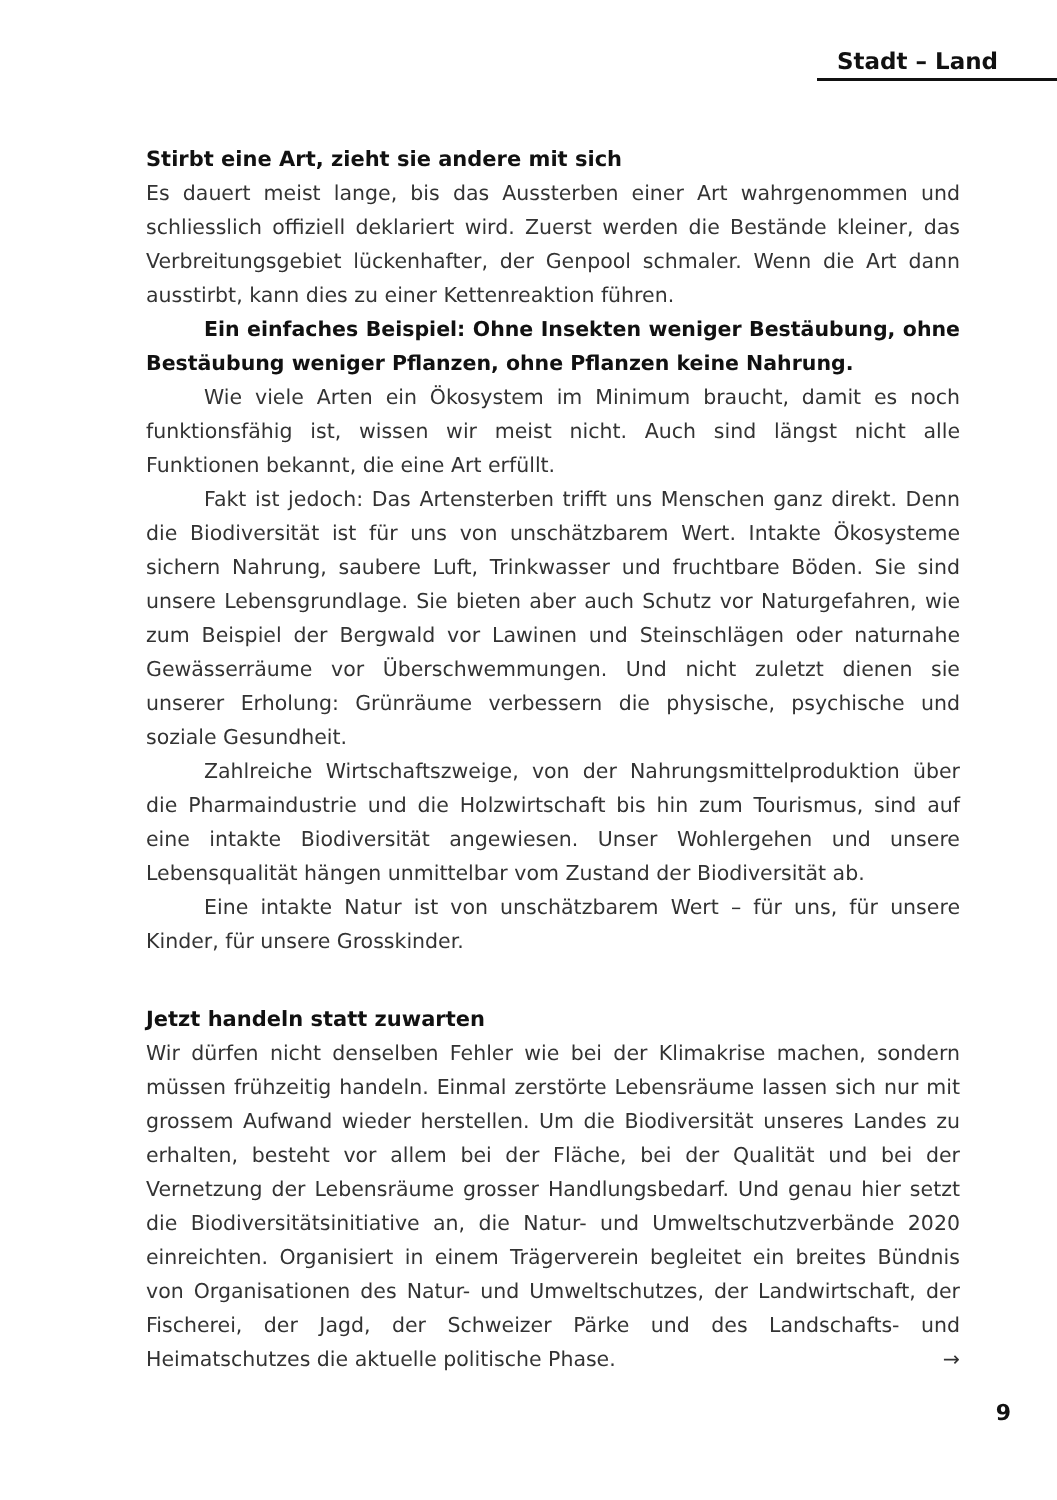Stadt – Land
Stirbt eine Art, zieht sie andere mit sich
Es dauert meist lange, bis das Aussterben einer Art wahrgenommen und schliesslich offiziell deklariert wird. Zuerst werden die Bestände kleiner, das Verbreitungsgebiet lückenhafter, der Genpool schmaler. Wenn die Art dann ausstirbt, kann dies zu einer Kettenreaktion führen.
Ein einfaches Beispiel: Ohne Insekten weniger Bestäubung, ohne Bestäubung weniger Pflanzen, ohne Pflanzen keine Nahrung.
Wie viele Arten ein Ökosystem im Minimum braucht, damit es noch funktionsfähig ist, wissen wir meist nicht. Auch sind längst nicht alle Funktionen bekannt, die eine Art erfüllt.
Fakt ist jedoch: Das Artensterben trifft uns Menschen ganz direkt. Denn die Biodiversität ist für uns von unschätzbarem Wert. Intakte Ökosysteme sichern Nahrung, saubere Luft, Trinkwasser und fruchtbare Böden. Sie sind unsere Lebensgrundlage. Sie bieten aber auch Schutz vor Naturgefahren, wie zum Beispiel der Bergwald vor Lawinen und Steinschlägen oder naturnahe Gewässerräume vor Überschwemmungen. Und nicht zuletzt dienen sie unserer Erholung: Grünräume verbessern die physische, psychische und soziale Gesundheit.
Zahlreiche Wirtschaftszweige, von der Nahrungsmittelproduktion über die Pharmaindustrie und die Holzwirtschaft bis hin zum Tourismus, sind auf eine intakte Biodiversität angewiesen. Unser Wohlergehen und unsere Lebensqualität hängen unmittelbar vom Zustand der Biodiversität ab.
Eine intakte Natur ist von unschätzbarem Wert – für uns, für unsere Kinder, für unsere Grosskinder.
Jetzt handeln statt zuwarten
Wir dürfen nicht denselben Fehler wie bei der Klimakrise machen, sondern müssen frühzeitig handeln. Einmal zerstörte Lebensräume lassen sich nur mit grossem Aufwand wieder herstellen. Um die Biodiversität unseres Landes zu erhalten, besteht vor allem bei der Fläche, bei der Qualität und bei der Vernetzung der Lebensräume grosser Handlungsbedarf. Und genau hier setzt die Biodiversitätsinitiative an, die Natur- und Umweltschutzverbände 2020 einreichten. Organisiert in einem Trägerverein begleitet ein breites Bündnis von Organisationen des Natur- und Umweltschutzes, der Landwirtschaft, der Fischerei, der Jagd, der Schweizer Pärke und des Landschafts- und Heimatschutzes die aktuelle politische Phase. →
9